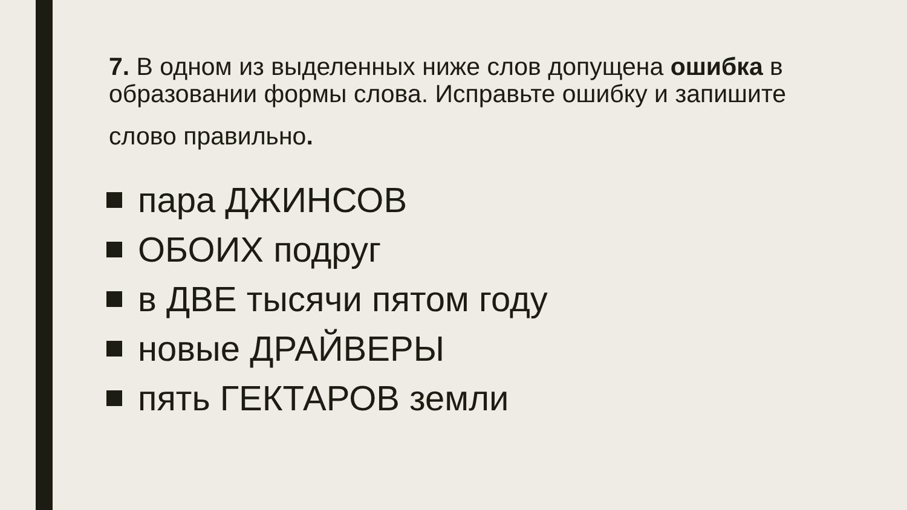7. В одном из выделенных ниже слов допущена ошибка в образовании формы слова. Исправьте ошибку и запишите
слово правильно.
пара ДЖИНСОВ
ОБОИХ подруг
в ДВЕ тысячи пятом году
новые ДРАЙВЕРЫ
пять ГЕКТАРОВ земли